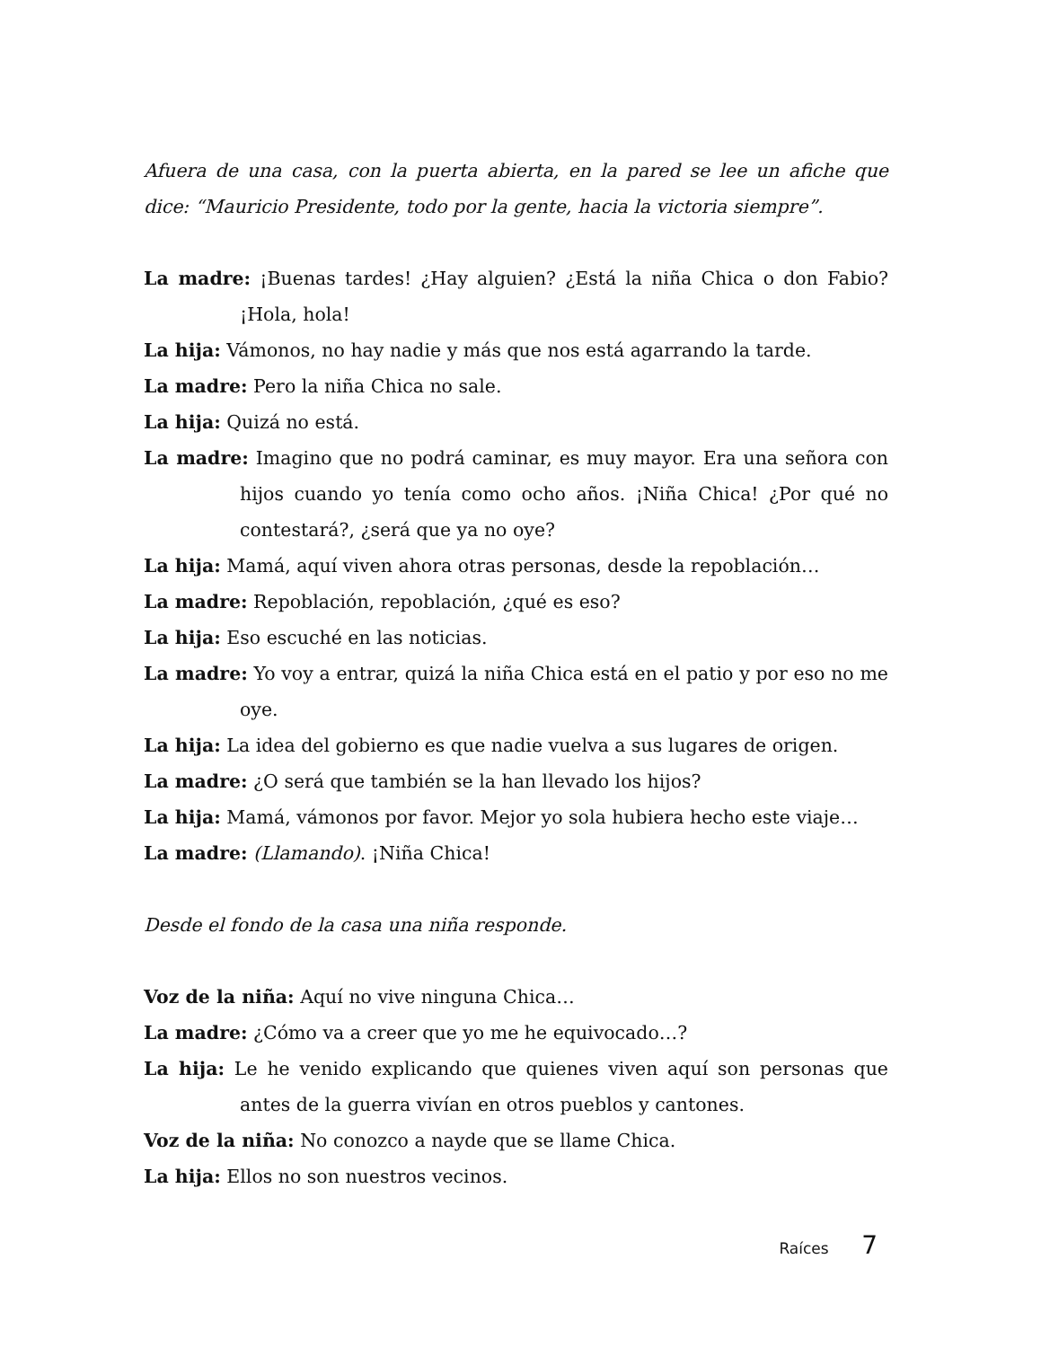Afuera de una casa, con la puerta abierta, en la pared se lee un afiche que dice: “Mauricio Presidente, todo por la gente, hacia la victoria siempre”.
La madre: ¡Buenas tardes! ¿Hay alguien? ¿Está la niña Chica o don Fabio? ¡Hola, hola!
La hija: Vámonos, no hay nadie y más que nos está agarrando la tarde.
La madre: Pero la niña Chica no sale.
La hija: Quizá no está.
La madre: Imagino que no podrá caminar, es muy mayor. Era una señora con hijos cuando yo tenía como ocho años. ¡Niña Chica! ¿Por qué no contestará?, ¿será que ya no oye?
La hija: Mamá, aquí viven ahora otras personas, desde la repoblación…
La madre: Repoblación, repoblación, ¿qué es eso?
La hija: Eso escuché en las noticias.
La madre: Yo voy a entrar, quizá la niña Chica está en el patio y por eso no me oye.
La hija: La idea del gobierno es que nadie vuelva a sus lugares de origen.
La madre: ¿O será que también se la han llevado los hijos?
La hija: Mamá, vámonos por favor. Mejor yo sola hubiera hecho este viaje…
La madre: (Llamando). ¡Niña Chica!
Desde el fondo de la casa una niña responde.
Voz de la niña: Aquí no vive ninguna Chica…
La madre: ¿Cómo va a creer que yo me he equivocado…?
La hija: Le he venido explicando que quienes viven aquí son personas que antes de la guerra vivían en otros pueblos y cantones.
Voz de la niña: No conozco a nayde que se llame Chica.
La hija: Ellos no son nuestros vecinos.
Raíces 7